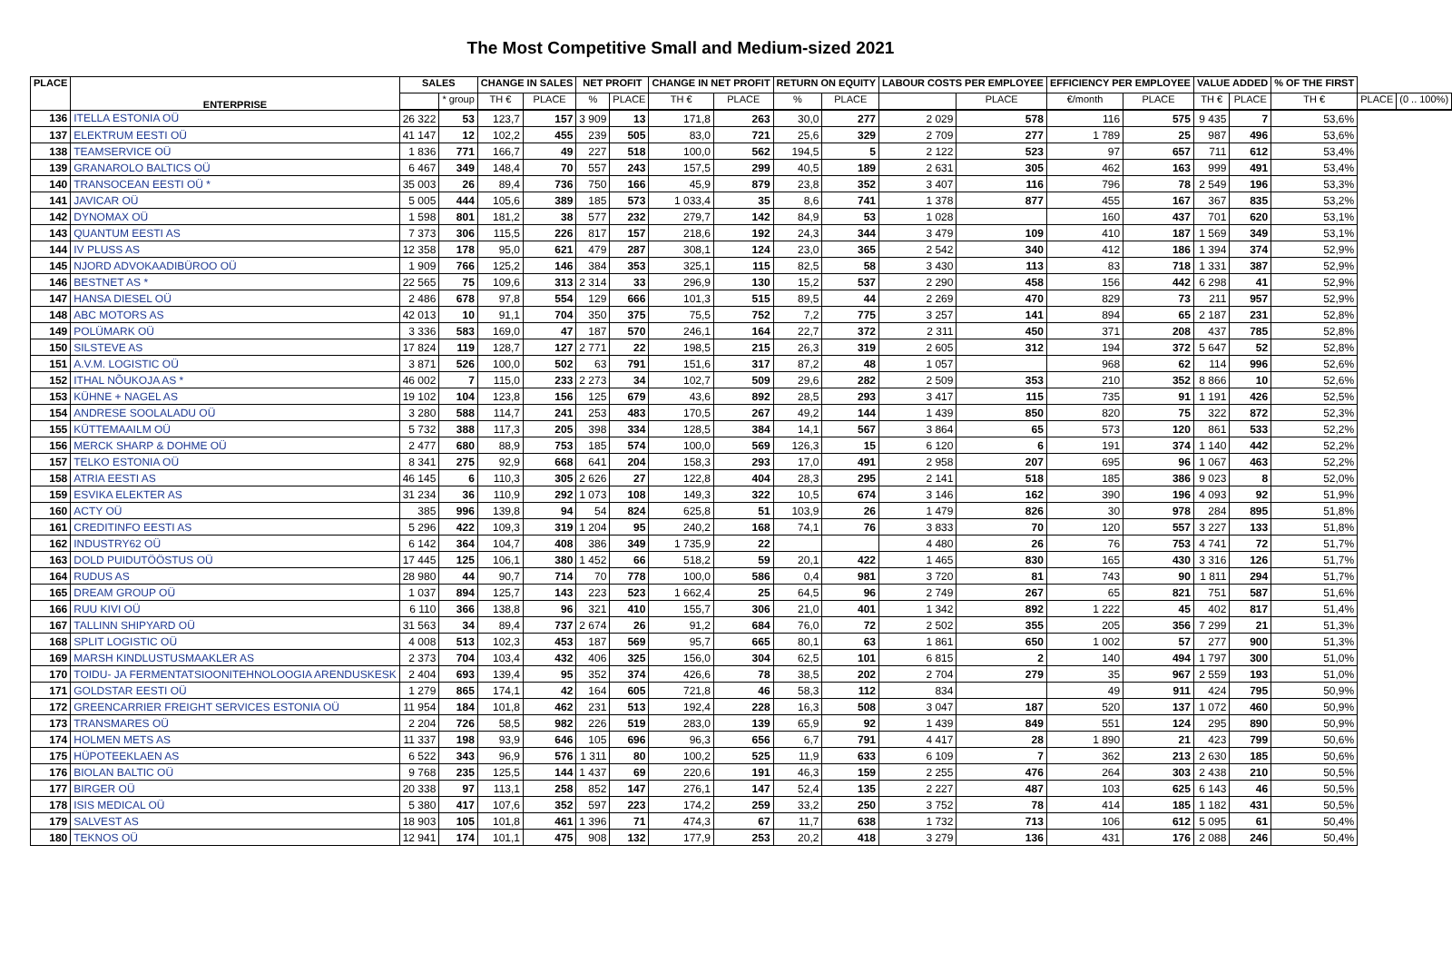The Most Competitive Small and Medium-sized 2021
| PLACE | ENTERPRISE | SALES | | CHANGE IN SALES | | NET PROFIT | | CHANGE IN NET PROFIT | | RETURN ON EQUITY | | LABOUR COSTS PER EMPLOYEE | | EFFICIENCY PER EMPLOYEE | | VALUE ADDED | | % OF THE FIRST | | |
| --- | --- | --- | --- | --- | --- | --- | --- | --- | --- | --- | --- | --- | --- | --- | --- | --- | --- | --- | --- | --- |
| | | | * group | TH € | PLACE | % | PLACE | TH € | PLACE | % | PLACE | | PLACE | €/month | PLACE | TH € | PLACE | TH € | PLACE | (0 .. 100%) |
| 136 | ITELLA ESTONIA OÜ | 26 322 | 53 | 123,7 | 157 | 3 909 | 13 | 171,8 | 263 | 30,0 | 277 | 2 029 | 578 | 116 | 575 | 9 435 | 7 | 53,6% | | |
| 137 | ELEKTRUM EESTI OÜ | 41 147 | 12 | 102,2 | 455 | 239 | 505 | 83,0 | 721 | 25,6 | 329 | 2 709 | 277 | 1 789 | 25 | 987 | 496 | 53,6% | | |
| 138 | TEAMSERVICE OÜ | 1 836 | 771 | 166,7 | 49 | 227 | 518 | 100,0 | 562 | 194,5 | 5 | 2 122 | 523 | 97 | 657 | 711 | 612 | 53,4% | | |
| 139 | GRANAROLO BALTICS OÜ | 6 467 | 349 | 148,4 | 70 | 557 | 243 | 157,5 | 299 | 40,5 | 189 | 2 631 | 305 | 462 | 163 | 999 | 491 | 53,4% | | |
| 140 | TRANSOCEAN EESTI OÜ * | 35 003 | 26 | 89,4 | 736 | 750 | 166 | 45,9 | 879 | 23,8 | 352 | 3 407 | 116 | 796 | 78 | 2 549 | 196 | 53,3% | | |
| 141 | JAVICAR OÜ | 5 005 | 444 | 105,6 | 389 | 185 | 573 | 1 033,4 | 35 | 8,6 | 741 | 1 378 | 877 | 455 | 167 | 367 | 835 | 53,2% | | |
| 142 | DYNOMAX OÜ | 1 598 | 801 | 181,2 | 38 | 577 | 232 | 279,7 | 142 | 84,9 | 53 | 1 028 | | 160 | 437 | 701 | 620 | 53,1% | | |
| 143 | QUANTUM EESTI AS | 7 373 | 306 | 115,5 | 226 | 817 | 157 | 218,6 | 192 | 24,3 | 344 | 3 479 | 109 | 410 | 187 | 1 569 | 349 | 53,1% | | |
| 144 | IV PLUSS AS | 12 358 | 178 | 95,0 | 621 | 479 | 287 | 308,1 | 124 | 23,0 | 365 | 2 542 | 340 | 412 | 186 | 1 394 | 374 | 52,9% | | |
| 145 | NJORD ADVOKAADIBÜROO OÜ | 1 909 | 766 | 125,2 | 146 | 384 | 353 | 325,1 | 115 | 82,5 | 58 | 3 430 | 113 | 83 | 718 | 1 331 | 387 | 52,9% | | |
| 146 | BESTNET AS * | 22 565 | 75 | 109,6 | 313 | 2 314 | 33 | 296,9 | 130 | 15,2 | 537 | 2 290 | 458 | 156 | 442 | 6 298 | 41 | 52,9% | | |
| 147 | HANSA DIESEL OÜ | 2 486 | 678 | 97,8 | 554 | 129 | 666 | 101,3 | 515 | 89,5 | 44 | 2 269 | 470 | 829 | 73 | 211 | 957 | 52,9% | | |
| 148 | ABC MOTORS AS | 42 013 | 10 | 91,1 | 704 | 350 | 375 | 75,5 | 752 | 7,2 | 775 | 3 257 | 141 | 894 | 65 | 2 187 | 231 | 52,8% | | |
| 149 | POLÜMARK OÜ | 3 336 | 583 | 169,0 | 47 | 187 | 570 | 246,1 | 164 | 22,7 | 372 | 2 311 | 450 | 371 | 208 | 437 | 785 | 52,8% | | |
| 150 | SILSTEVE AS | 17 824 | 119 | 128,7 | 127 | 2 771 | 22 | 198,5 | 215 | 26,3 | 319 | 2 605 | 312 | 194 | 372 | 5 647 | 52 | 52,8% | | |
| 151 | A.V.M. LOGISTIC OÜ | 3 871 | 526 | 100,0 | 502 | 63 | 791 | 151,6 | 317 | 87,2 | 48 | 1 057 | | 968 | 62 | 114 | 996 | 52,6% | | |
| 152 | ITHAL NÕUKOJA AS * | 46 002 | 7 | 115,0 | 233 | 2 273 | 34 | 102,7 | 509 | 29,6 | 282 | 2 509 | 353 | 210 | 352 | 8 866 | 10 | 52,6% | | |
| 153 | KÜHNE + NAGEL AS | 19 102 | 104 | 123,8 | 156 | 125 | 679 | 43,6 | 892 | 28,5 | 293 | 3 417 | 115 | 735 | 91 | 1 191 | 426 | 52,5% | | |
| 154 | ANDRESE SOOLALADU OÜ | 3 280 | 588 | 114,7 | 241 | 253 | 483 | 170,5 | 267 | 49,2 | 144 | 1 439 | 850 | 820 | 75 | 322 | 872 | 52,3% | | |
| 155 | KÜTTEMAAILM OÜ | 5 732 | 388 | 117,3 | 205 | 398 | 334 | 128,5 | 384 | 14,1 | 567 | 3 864 | 65 | 573 | 120 | 861 | 533 | 52,2% | | |
| 156 | MERCK SHARP & DOHME OÜ | 2 477 | 680 | 88,9 | 753 | 185 | 574 | 100,0 | 569 | 126,3 | 15 | 6 120 | 6 | 191 | 374 | 1 140 | 442 | 52,2% | | |
| 157 | TELKO ESTONIA OÜ | 8 341 | 275 | 92,9 | 668 | 641 | 204 | 158,3 | 293 | 17,0 | 491 | 2 958 | 207 | 695 | 96 | 1 067 | 463 | 52,2% | | |
| 158 | ATRIA EESTI AS | 46 145 | 6 | 110,3 | 305 | 2 626 | 27 | 122,8 | 404 | 28,3 | 295 | 2 141 | 518 | 185 | 386 | 9 023 | 8 | 52,0% | | |
| 159 | ESVIKA ELEKTER AS | 31 234 | 36 | 110,9 | 292 | 1 073 | 108 | 149,3 | 322 | 10,5 | 674 | 3 146 | 162 | 390 | 196 | 4 093 | 92 | 51,9% | | |
| 160 | ACTY OÜ | 385 | 996 | 139,8 | 94 | 54 | 824 | 625,8 | 51 | 103,9 | 26 | 1 479 | 826 | 30 | 978 | 284 | 895 | 51,8% | | |
| 161 | CREDITINFO EESTI AS | 5 296 | 422 | 109,3 | 319 | 1 204 | 95 | 240,2 | 168 | 74,1 | 76 | 3 833 | 70 | 120 | 557 | 3 227 | 133 | 51,8% | | |
| 162 | INDUSTRY62 OÜ | 6 142 | 364 | 104,7 | 408 | 386 | 349 | 1 735,9 | 22 | | | 4 480 | 26 | 76 | 753 | 4 741 | 72 | 51,7% | | |
| 163 | DOLD PUIDUTÖÖSTUS OÜ | 17 445 | 125 | 106,1 | 380 | 1 452 | 66 | 518,2 | 59 | 20,1 | 422 | 1 465 | 830 | 165 | 430 | 3 316 | 126 | 51,7% | | |
| 164 | RUDUS AS | 28 980 | 44 | 90,7 | 714 | 70 | 778 | 100,0 | 586 | 0,4 | 981 | 3 720 | 81 | 743 | 90 | 1 811 | 294 | 51,7% | | |
| 165 | DREAM GROUP OÜ | 1 037 | 894 | 125,7 | 143 | 223 | 523 | 1 662,4 | 25 | 64,5 | 96 | 2 749 | 267 | 65 | 821 | 751 | 587 | 51,6% | | |
| 166 | RUU KIVI OÜ | 6 110 | 366 | 138,8 | 96 | 321 | 410 | 155,7 | 306 | 21,0 | 401 | 1 342 | 892 | 1 222 | 45 | 402 | 817 | 51,4% | | |
| 167 | TALLINN SHIPYARD OÜ | 31 563 | 34 | 89,4 | 737 | 2 674 | 26 | 91,2 | 684 | 76,0 | 72 | 2 502 | 355 | 205 | 356 | 7 299 | 21 | 51,3% | | |
| 168 | SPLIT LOGISTIC OÜ | 4 008 | 513 | 102,3 | 453 | 187 | 569 | 95,7 | 665 | 80,1 | 63 | 1 861 | 650 | 1 002 | 57 | 277 | 900 | 51,3% | | |
| 169 | MARSH KINDLUSTUSMAAKLER AS | 2 373 | 704 | 103,4 | 432 | 406 | 325 | 156,0 | 304 | 62,5 | 101 | 6 815 | 2 | 140 | 494 | 1 797 | 300 | 51,0% | | |
| 170 | TOIDU- JA FERMENTATSIOONITEHNOLOOGIA ARENDUSKESK | 2 404 | 693 | 139,4 | 95 | 352 | 374 | 426,6 | 78 | 38,5 | 202 | 2 704 | 279 | 35 | 967 | 2 559 | 193 | 51,0% | | |
| 171 | GOLDSTAR EESTI OÜ | 1 279 | 865 | 174,1 | 42 | 164 | 605 | 721,8 | 46 | 58,3 | 112 | 834 | | 49 | 911 | 424 | 795 | 50,9% | | |
| 172 | GREENCARRIER FREIGHT SERVICES ESTONIA OÜ | 11 954 | 184 | 101,8 | 462 | 231 | 513 | 192,4 | 228 | 16,3 | 508 | 3 047 | 187 | 520 | 137 | 1 072 | 460 | 50,9% | | |
| 173 | TRANSMARES OÜ | 2 204 | 726 | 58,5 | 982 | 226 | 519 | 283,0 | 139 | 65,9 | 92 | 1 439 | 849 | 551 | 124 | 295 | 890 | 50,9% | | |
| 174 | HOLMEN METS AS | 11 337 | 198 | 93,9 | 646 | 105 | 696 | 96,3 | 656 | 6,7 | 791 | 4 417 | 28 | 1 890 | 21 | 423 | 799 | 50,6% | | |
| 175 | HÜPOTEEKLAEN AS | 6 522 | 343 | 96,9 | 576 | 1 311 | 80 | 100,2 | 525 | 11,9 | 633 | 6 109 | 7 | 362 | 213 | 2 630 | 185 | 50,6% | | |
| 176 | BIOLAN BALTIC OÜ | 9 768 | 235 | 125,5 | 144 | 1 437 | 69 | 220,6 | 191 | 46,3 | 159 | 2 255 | 476 | 264 | 303 | 2 438 | 210 | 50,5% | | |
| 177 | BIRGER OÜ | 20 338 | 97 | 113,1 | 258 | 852 | 147 | 276,1 | 147 | 52,4 | 135 | 2 227 | 487 | 103 | 625 | 6 143 | 46 | 50,5% | | |
| 178 | ISIS MEDICAL OÜ | 5 380 | 417 | 107,6 | 352 | 597 | 223 | 174,2 | 259 | 33,2 | 250 | 3 752 | 78 | 414 | 185 | 1 182 | 431 | 50,5% | | |
| 179 | SALVEST AS | 18 903 | 105 | 101,8 | 461 | 1 396 | 71 | 474,3 | 67 | 11,7 | 638 | 1 732 | 713 | 106 | 612 | 5 095 | 61 | 50,4% | | |
| 180 | TEKNOS OÜ | 12 941 | 174 | 101,1 | 475 | 908 | 132 | 177,9 | 253 | 20,2 | 418 | 3 279 | 136 | 431 | 176 | 2 088 | 246 | 50,4% | | |